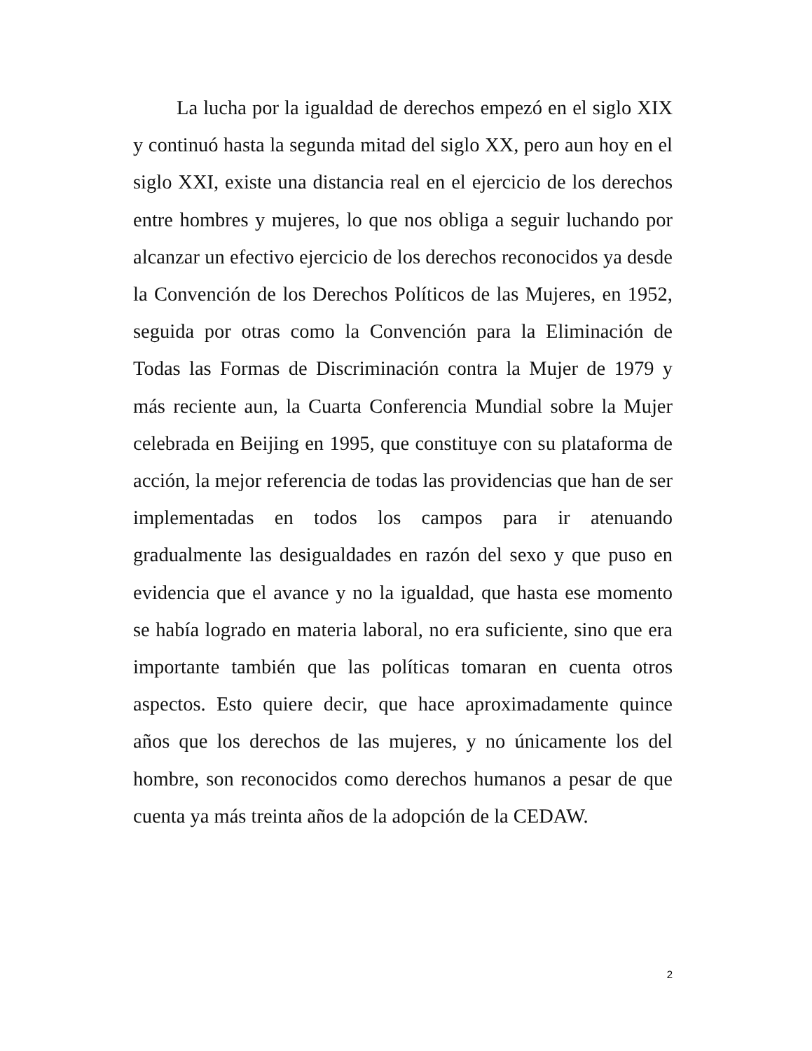La lucha por la igualdad de derechos empezó en el siglo XIX y continuó hasta la segunda mitad del siglo XX, pero aun hoy en el siglo XXI, existe una distancia real en el ejercicio de los derechos entre hombres y mujeres, lo que nos obliga a seguir luchando por alcanzar un efectivo ejercicio de los derechos reconocidos ya desde la Convención de los Derechos Políticos de las Mujeres, en 1952, seguida por otras como la Convención para la Eliminación de Todas las Formas de Discriminación contra la Mujer de 1979 y más reciente aun, la Cuarta Conferencia Mundial sobre la Mujer celebrada en Beijing en 1995, que constituye con su plataforma de acción, la mejor referencia de todas las providencias que han de ser implementadas en todos los campos para ir atenuando gradualmente las desigualdades en razón del sexo y que puso en evidencia que el avance y no la igualdad, que hasta ese momento se había logrado en materia laboral, no era suficiente, sino que era importante también que las políticas tomaran en cuenta otros aspectos. Esto quiere decir, que hace aproximadamente quince años que los derechos de las mujeres, y no únicamente los del hombre, son reconocidos como derechos humanos a pesar de que cuenta ya más treinta años de la adopción de la CEDAW.
2